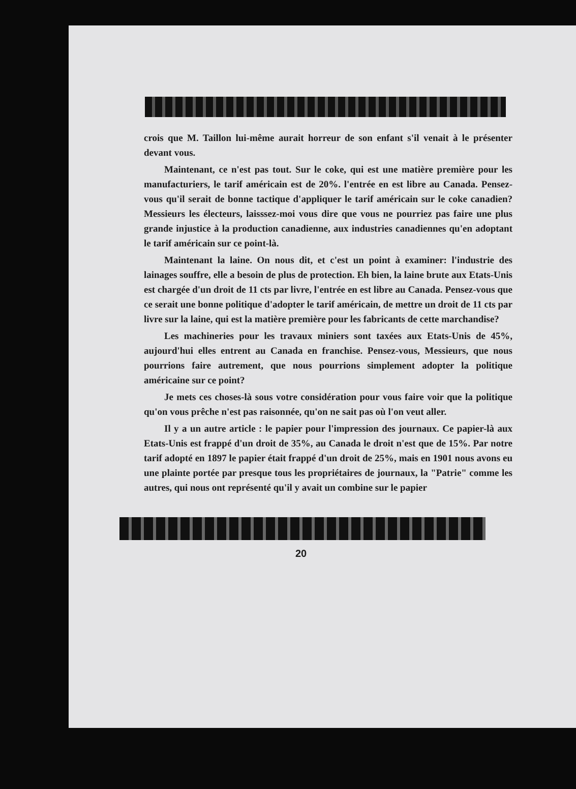crois que M. Taillon lui-même aurait horreur de son enfant s'il venait à le présenter devant vous.
Maintenant, ce n'est pas tout. Sur le coke, qui est une matière première pour les manufacturiers, le tarif américain est de 20%. l'entrée en est libre au Canada. Pensez-vous qu'il serait de bonne tactique d'appliquer le tarif américain sur le coke canadien? Messieurs les électeurs, laisssez-moi vous dire que vous ne pourriez pas faire une plus grande injustice à la production canadienne, aux industries canadiennes qu'en adoptant le tarif américain sur ce point-là.
Maintenant la laine. On nous dit, et c'est un point à examiner: l'industrie des lainages souffre, elle a besoin de plus de protection. Eh bien, la laine brute aux Etats-Unis est chargée d'un droit de 11 cts par livre, l'entrée en est libre au Canada. Pensez-vous que ce serait une bonne politique d'adopter le tarif américain, de mettre un droit de 11 cts par livre sur la laine, qui est la matière première pour les fabricants de cette marchandise?
Les machineries pour les travaux miniers sont taxées aux Etats-Unis de 45%, aujourd'hui elles entrent au Canada en franchise. Pensez-vous, Messieurs, que nous pourrions faire autrement, que nous pourrions simplement adopter la politique américaine sur ce point?
Je mets ces choses-là sous votre considération pour vous faire voir que la politique qu'on vous prêche n'est pas raisonnée, qu'on ne sait pas où l'on veut aller.
Il y a un autre article : le papier pour l'impression des journaux. Ce papier-là aux Etats-Unis est frappé d'un droit de 35%, au Canada le droit n'est que de 15%. Par notre tarif adopté en 1897 le papier était frappé d'un droit de 25%, mais en 1901 nous avons eu une plainte portée par presque tous les propriétaires de journaux, la "Patrie" comme les autres, qui nous ont représenté qu'il y avait un combine sur le papier
20